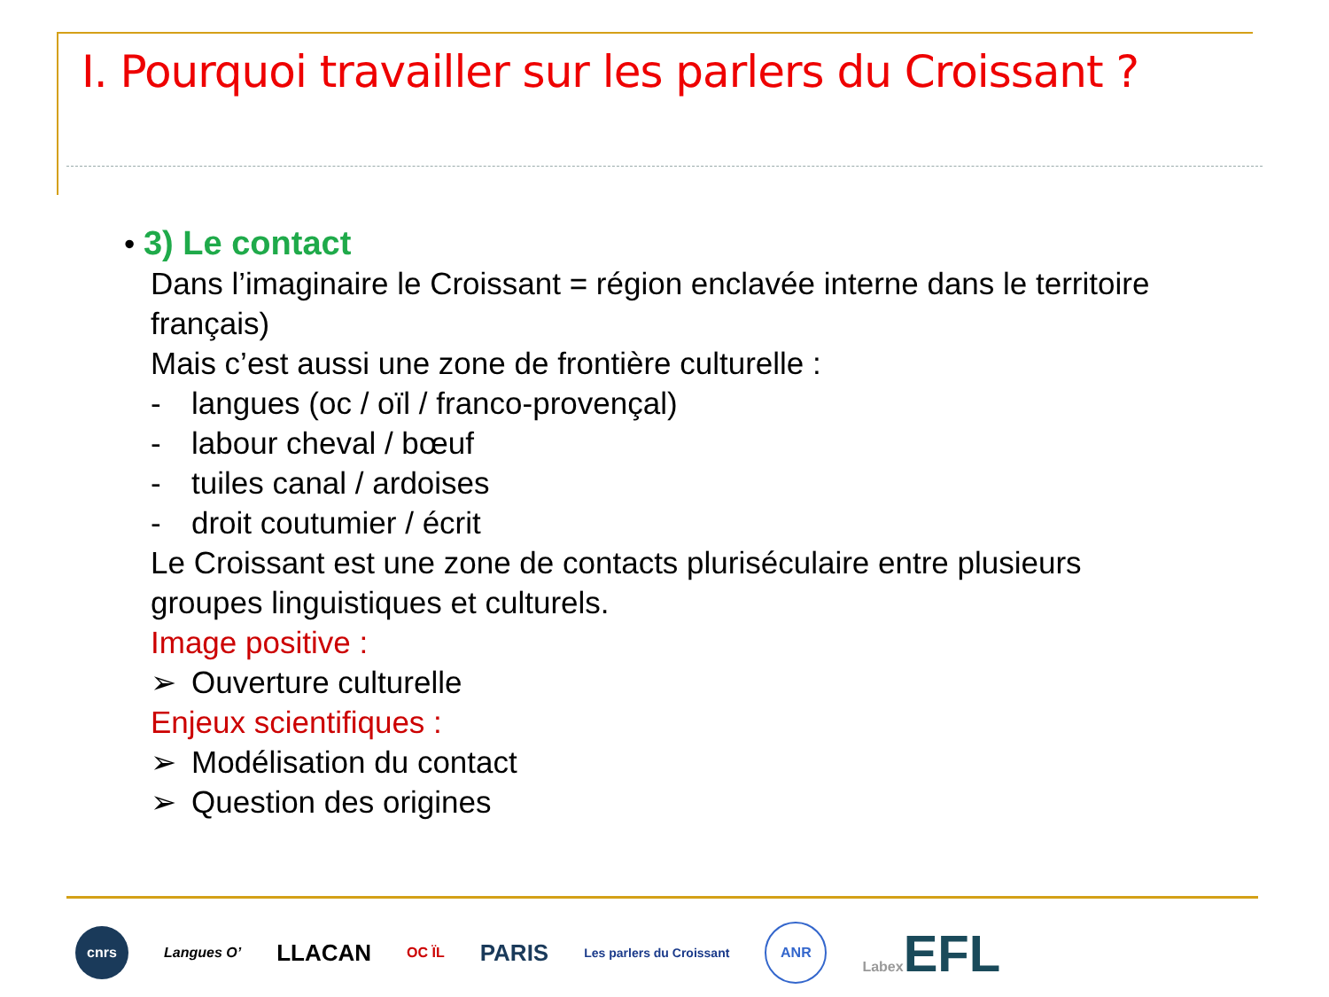I. Pourquoi travailler sur les parlers du Croissant ?
• 3) Le contact
Dans l’imaginaire le Croissant = région enclavée interne dans le territoire
français)
Mais c’est aussi une zone de frontière culturelle :
- langues (oc / oïl / franco-provençal)
- labour cheval / bœuf
- tuiles canal / ardoises
- droit coutumier / écrit
Le Croissant est une zone de contacts pluriséculaire entre plusieurs
groupes linguistiques et culturels.
Image positive :
➢ Ouverture culturelle
Enjeux scientifiques :
➢ Modélisation du contact
➢ Question des origines
cnrs
Langues O’
LLACAN
OC ÏL
PARIS
Les parlers du Croissant
ANR
Labex EFL